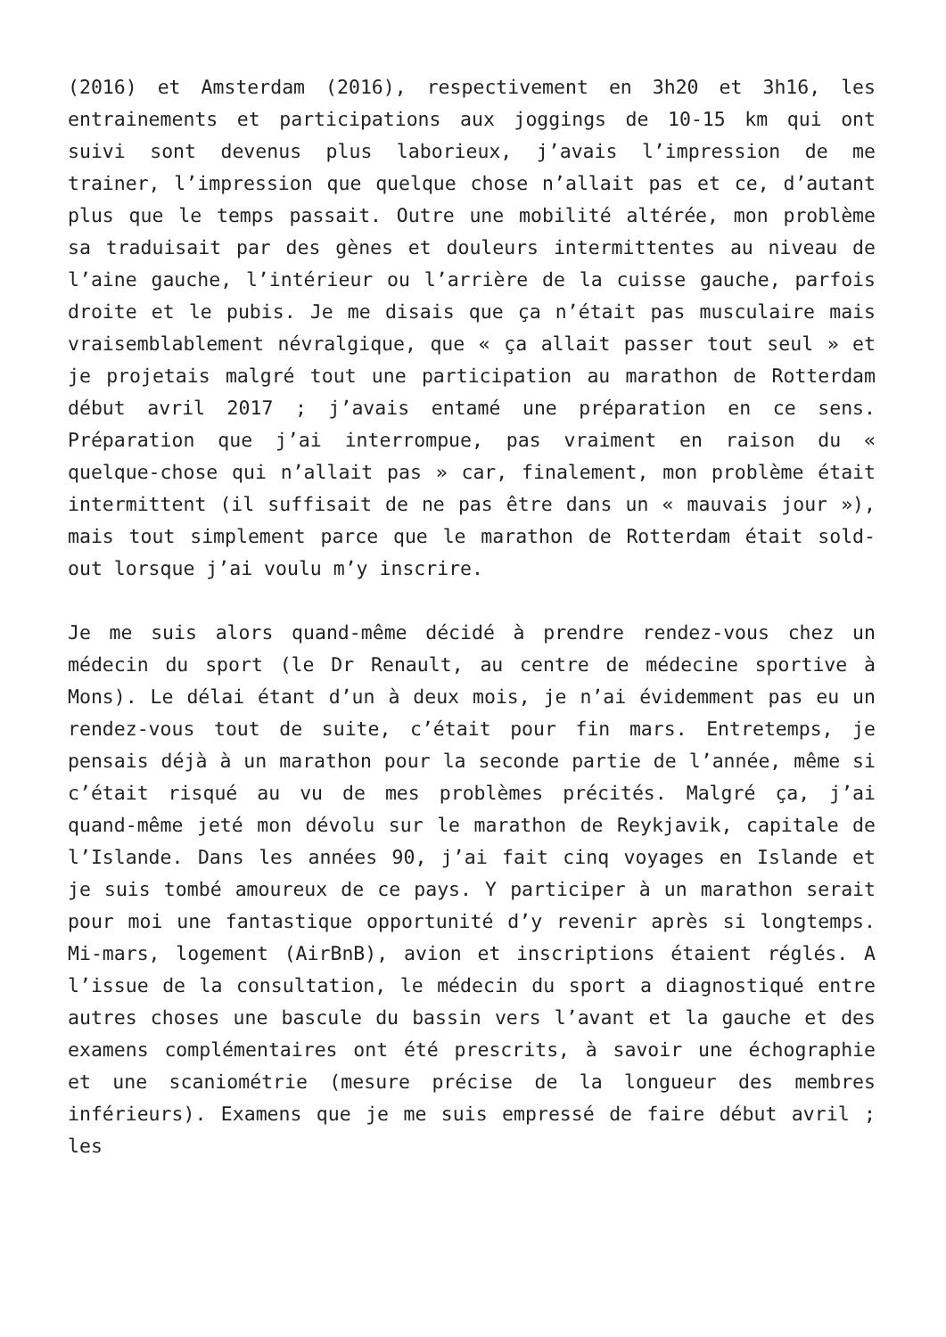(2016) et Amsterdam (2016), respectivement en 3h20 et 3h16, les entrainements et participations aux joggings de 10-15 km qui ont suivi sont devenus plus laborieux, j’avais l’impression de me trainer, l’impression que quelque chose n’allait pas et ce, d’autant plus que le temps passait. Outre une mobilité altérée, mon problème sa traduisait par des gènes et douleurs intermittentes au niveau de l’aine gauche, l’intérieur ou l’arrière de la cuisse gauche, parfois droite et le pubis. Je me disais que ça n’était pas musculaire mais vraisemblablement névralgique, que « ça allait passer tout seul » et je projetais malgré tout une participation au marathon de Rotterdam début avril 2017 ; j’avais entamé une préparation en ce sens. Préparation que j’ai interrompue, pas vraiment en raison du « quelque-chose qui n’allait pas » car, finalement, mon problème était intermittent (il suffisait de ne pas être dans un « mauvais jour »), mais tout simplement parce que le marathon de Rotterdam était sold-out lorsque j’ai voulu m’y inscrire.
Je me suis alors quand-même décidé à prendre rendez-vous chez un médecin du sport (le Dr Renault, au centre de médecine sportive à Mons). Le délai étant d’un à deux mois, je n’ai évidemment pas eu un rendez-vous tout de suite, c’était pour fin mars. Entretemps, je pensais déjà à un marathon pour la seconde partie de l’année, même si c’était risqué au vu de mes problèmes précités. Malgré ça, j’ai quand-même jeté mon dévolu sur le marathon de Reykjavik, capitale de l’Islande. Dans les années 90, j’ai fait cinq voyages en Islande et je suis tombé amoureux de ce pays. Y participer à un marathon serait pour moi une fantastique opportunité d’y revenir après si longtemps. Mi-mars, logement (AirBnB), avion et inscriptions étaient réglés. A l’issue de la consultation, le médecin du sport a diagnostiqué entre autres choses une bascule du bassin vers l’avant et la gauche et des examens complémentaires ont été prescrits, à savoir une échographie et une scaniométrie (mesure précise de la longueur des membres inférieurs). Examens que je me suis empressé de faire début avril ; les